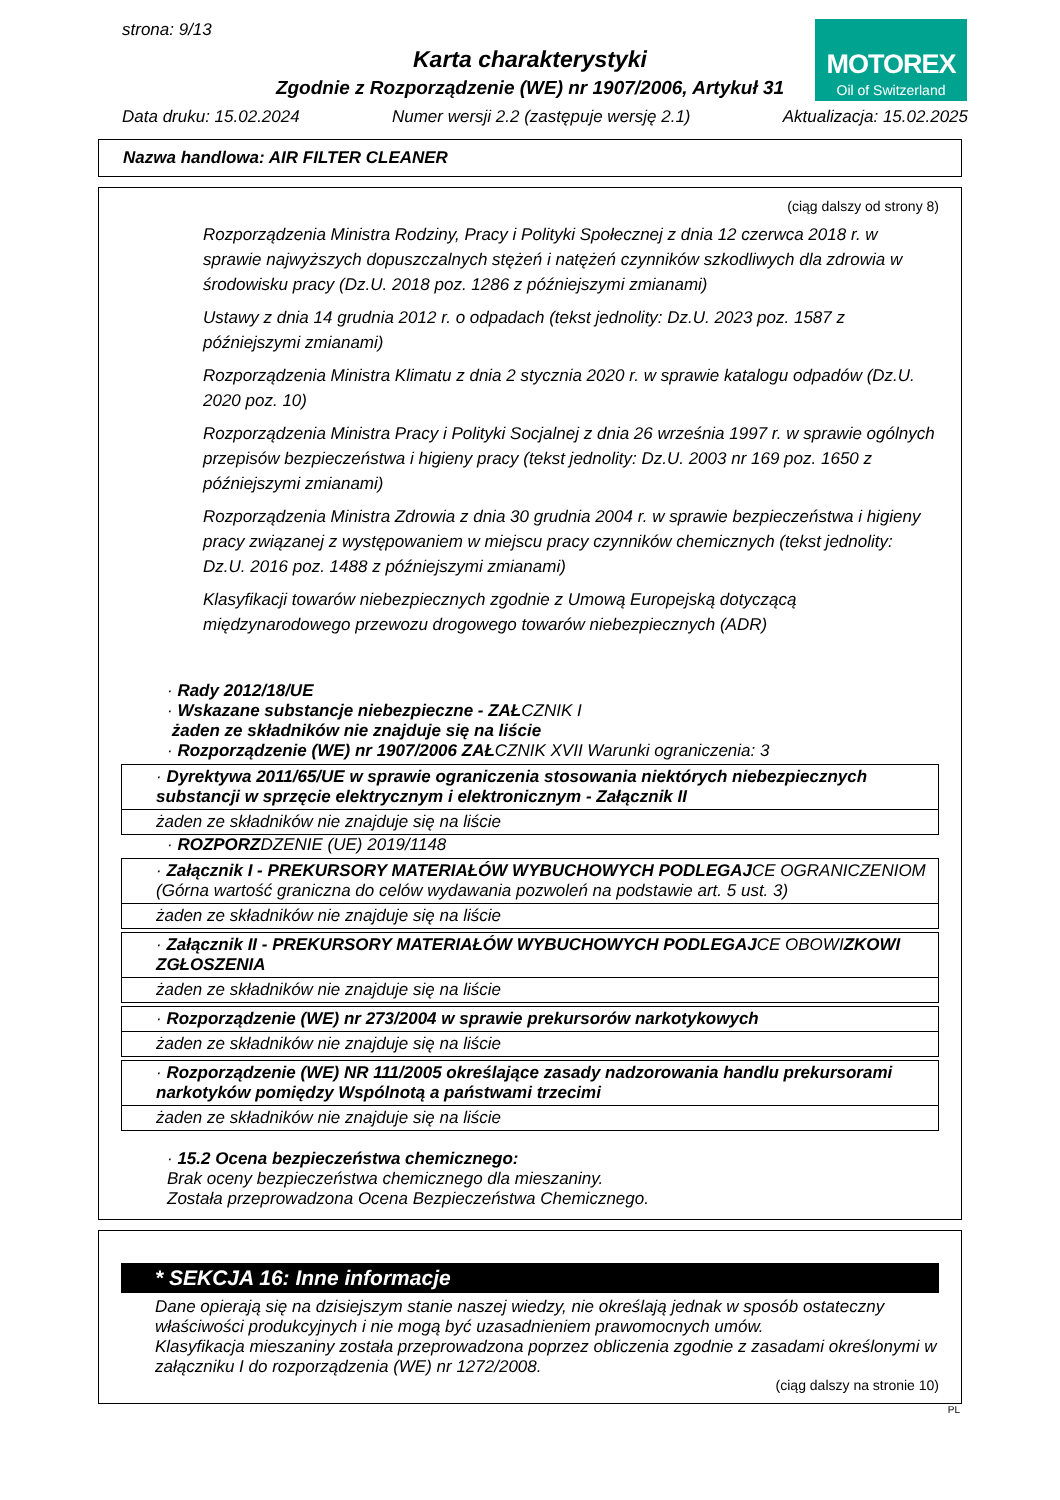strona: 9/13
Karta charakterystyki
Zgodnie z Rozporządzenie (WE) nr 1907/2006, Artykuł 31
MOTOREX
Oil of Switzerland
Data druku: 15.02.2024 Numer wersji 2.2 (zastępuje wersję 2.1) Aktualizacja: 15.02.2025
Nazwa handlowa: AIR FILTER CLEANER
(ciąg dalszy od strony 8)
Rozporządzenia Ministra Rodziny, Pracy i Polityki Społecznej z dnia 12 czerwca 2018 r. w sprawie najwyższych dopuszczalnych stężeń i natężeń czynników szkodliwych dla zdrowia w środowisku pracy (Dz.U. 2018 poz. 1286 z późniejszymi zmianami)
Ustawy z dnia 14 grudnia 2012 r. o odpadach (tekst jednolity: Dz.U. 2023 poz. 1587 z późniejszymi zmianami)
Rozporządzenia Ministra Klimatu z dnia 2 stycznia 2020 r. w sprawie katalogu odpadów (Dz.U. 2020 poz. 10)
Rozporządzenia Ministra Pracy i Polityki Socjalnej z dnia 26 września 1997 r. w sprawie ogólnych przepisów bezpieczeństwa i higieny pracy (tekst jednolity: Dz.U. 2003 nr 169 poz. 1650 z późniejszymi zmianami)
Rozporządzenia Ministra Zdrowia z dnia 30 grudnia 2004 r. w sprawie bezpieczeństwa i higieny pracy związanej z występowaniem w miejscu pracy czynników chemicznych (tekst jednolity: Dz.U. 2016 poz. 1488 z późniejszymi zmianami)
Klasyfikacji towarów niebezpiecznych zgodnie z Umową Europejską dotyczącą międzynarodowego przewozu drogowego towarów niebezpiecznych (ADR)
· Rady 2012/18/UE
· Wskazane substancje niebezpieczne - ZAŁCZNIK I
żaden ze składników nie znajduje się na liście
· Rozporządzenie (WE) nr 1907/2006 ZAŁCZNIK XVII Warunki ograniczenia: 3
· Dyrektywa 2011/65/UE w sprawie ograniczenia stosowania niektórych niebezpiecznych substancji w sprzęcie elektrycznym i elektronicznym - Załącznik II
żaden ze składników nie znajduje się na liście
· ROZPORZDZENIE (UE) 2019/1148
· Załącznik I - PREKURSORY MATERIAŁÓW WYBUCHOWYCH PODLEGAJCE OGRANICZENIOM (Górna wartość graniczna do celów wydawania pozwoleń na podstawie art. 5 ust. 3)
żaden ze składników nie znajduje się na liście
· Załącznik II - PREKURSORY MATERIAŁÓW WYBUCHOWYCH PODLEGAJCE OBOWIZKOWI ZGŁOSZENIA
żaden ze składników nie znajduje się na liście
· Rozporządzenie (WE) nr 273/2004 w sprawie prekursorów narkotykowych
żaden ze składników nie znajduje się na liście
· Rozporządzenie (WE) NR 111/2005 określające zasady nadzorowania handlu prekursorami narkotyków pomiędzy Wspólnotą a państwami trzecimi
żaden ze składników nie znajduje się na liście
· 15.2 Ocena bezpieczeństwa chemicznego:
Brak oceny bezpieczeństwa chemicznego dla mieszaniny.
Została przeprowadzona Ocena Bezpieczeństwa Chemicznego.
* SEKCJA 16: Inne informacje
Dane opierają się na dzisiejszym stanie naszej wiedzy, nie określają jednak w sposób ostateczny właściwości produkcyjnych i nie mogą być uzasadnieniem prawomocnych umów.
Klasyfikacja mieszaniny została przeprowadzona poprzez obliczenia zgodnie z zasadami określonymi w załączniku I do rozporządzenia (WE) nr 1272/2008.
(ciąg dalszy na stronie 10)
PL